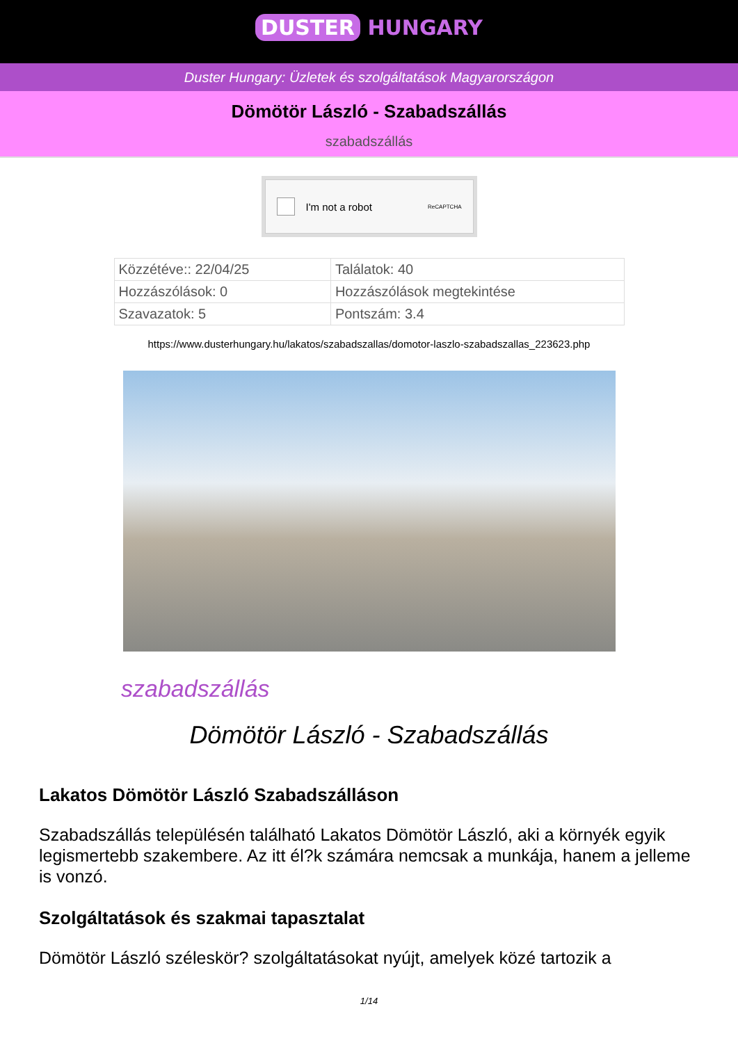DUSTER HUNGARY
Duster Hungary: Üzletek és szolgáltatások Magyarországon
Dömötör László - Szabadszállás
szabadszállás
I'm not a robot ReCAPTCHA
| Közzétéve:: 22/04/25 | Találatok: 40 |
| Hozzászólások: 0 | Hozzászólások megtekintése |
| Szavazatok: 5 | Pontszám: 3.4 |
https://www.dusterhungary.hu/lakatos/szabadszallas/domotor-laszlo-szabadszallas_223623.php
szabadszállás
Dömötör László - Szabadszállás
Lakatos Dömötör László Szabadszálláson
Szabadszállás településén található Lakatos Dömötör László, aki a környék egyik legismertebb szakembere. Az itt él?k számára nemcsak a munkája, hanem a jelleme is vonzó.
Szolgáltatások és szakmai tapasztalat
Dömötör László széleskör? szolgáltatásokat nyújt, amelyek közé tartozik a
1/14